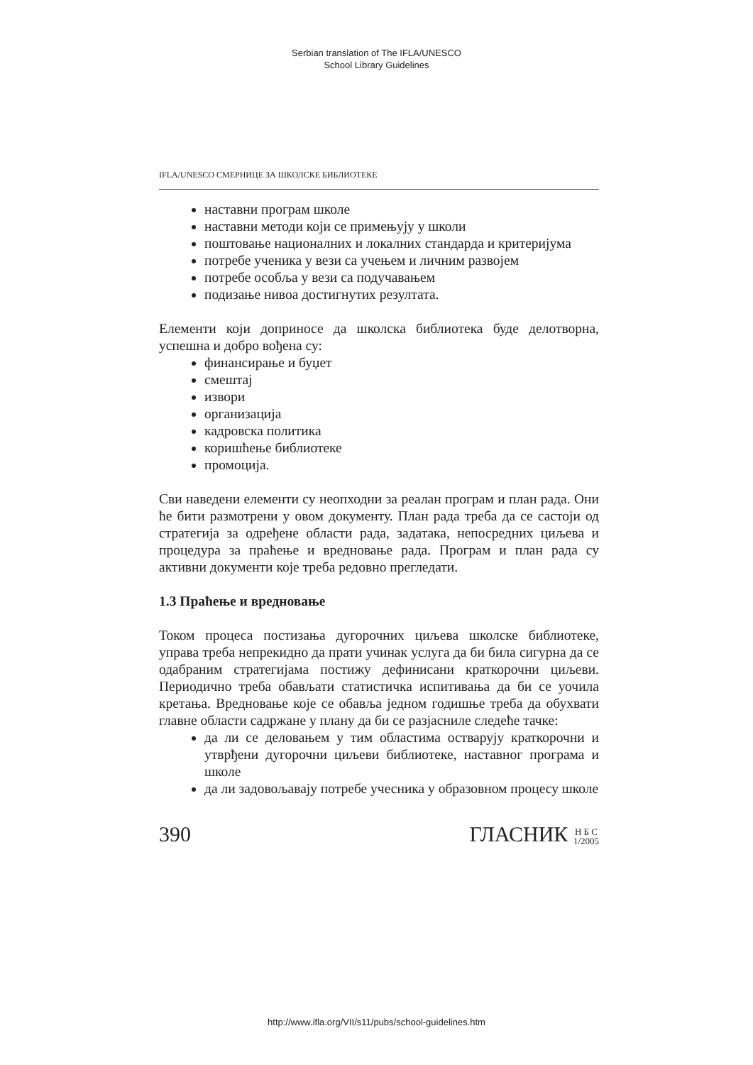Serbian translation of The IFLA/UNESCO
School Library Guidelines
IFLA/UNESCO СМЕРНИЦЕ ЗА ШКОЛСКЕ БИБЛИОТЕКЕ
наставни програм школе
наставни методи који се примењују у школи
поштовање националних и локалних стандарда и критеријума
потребе ученика у вези са учењем и личним развојем
потребе особља у вези са подучавањем
подизање нивоа достигнутих резултата.
Елементи који доприносе да школска библиотека буде делотворна, успешна и добро вођена су:
финансирање и буџет
смештај
извори
организација
кадровска политика
коришћење библиотеке
промоција.
Сви наведени елементи су неопходни за реалан програм и план рада. Они ће бити размотрени у овом документу. План рада треба да се састоји од стратегија за одређене области рада, задатака, непосредних циљева и процедура за праћење и вредновање рада. Програм и план рада су активни документи које треба редовно прегледати.
1.3 Праћење и вредновање
Током процеса постизања дугорочних циљева школске библиотеке, управа треба непрекидно да прати учинак услуга да би била сигурна да се одабраним стратегијама постижу дефинисани краткорочни циљеви. Периодично треба обављати статистичка испитивања да би се уочила кретања. Вредновање које се обавља једном годишње треба да обухвати главне области садржане у плану да би се разјасниле следеће тачке:
да ли се деловањем у тим областима остварују краткорочни и утврђени дугорочни циљеви библиотеке, наставног програма и школе
да ли задовољавају потребе учесника у образовном процесу школе
390 ГЛАСНИК Н Б С
1/2005
http://www.ifla.org/VII/s11/pubs/school-guidelines.htm